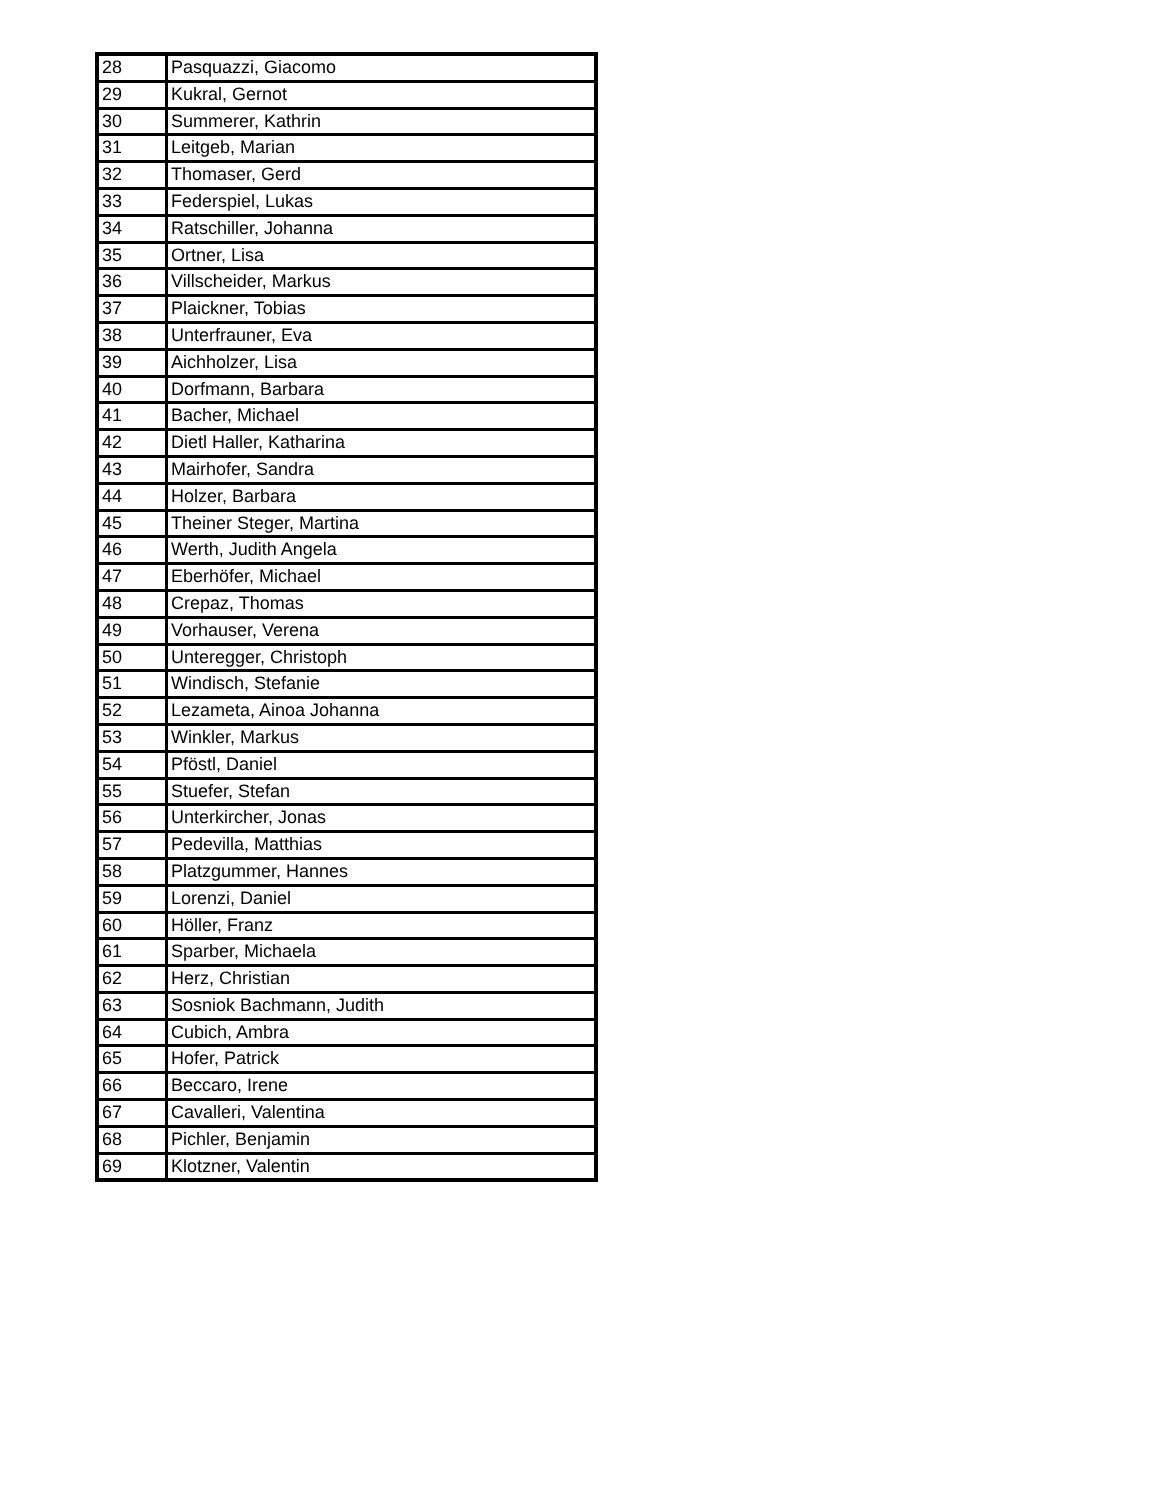| 28 | Pasquazzi, Giacomo |
| 29 | Kukral, Gernot |
| 30 | Summerer, Kathrin |
| 31 | Leitgeb, Marian |
| 32 | Thomaser, Gerd |
| 33 | Federspiel, Lukas |
| 34 | Ratschiller, Johanna |
| 35 | Ortner, Lisa |
| 36 | Villscheider, Markus |
| 37 | Plaickner, Tobias |
| 38 | Unterfrauner, Eva |
| 39 | Aichholzer, Lisa |
| 40 | Dorfmann, Barbara |
| 41 | Bacher, Michael |
| 42 | Dietl Haller, Katharina |
| 43 | Mairhofer, Sandra |
| 44 | Holzer, Barbara |
| 45 | Theiner Steger, Martina |
| 46 | Werth, Judith Angela |
| 47 | Eberhöfer, Michael |
| 48 | Crepaz, Thomas |
| 49 | Vorhauser, Verena |
| 50 | Unteregger, Christoph |
| 51 | Windisch, Stefanie |
| 52 | Lezameta, Ainoa Johanna |
| 53 | Winkler, Markus |
| 54 | Pföstl, Daniel |
| 55 | Stuefer, Stefan |
| 56 | Unterkircher, Jonas |
| 57 | Pedevilla, Matthias |
| 58 | Platzgummer, Hannes |
| 59 | Lorenzi, Daniel |
| 60 | Höller, Franz |
| 61 | Sparber, Michaela |
| 62 | Herz, Christian |
| 63 | Sosniok Bachmann, Judith |
| 64 | Cubich, Ambra |
| 65 | Hofer, Patrick |
| 66 | Beccaro, Irene |
| 67 | Cavalleri, Valentina |
| 68 | Pichler, Benjamin |
| 69 | Klotzner, Valentin |